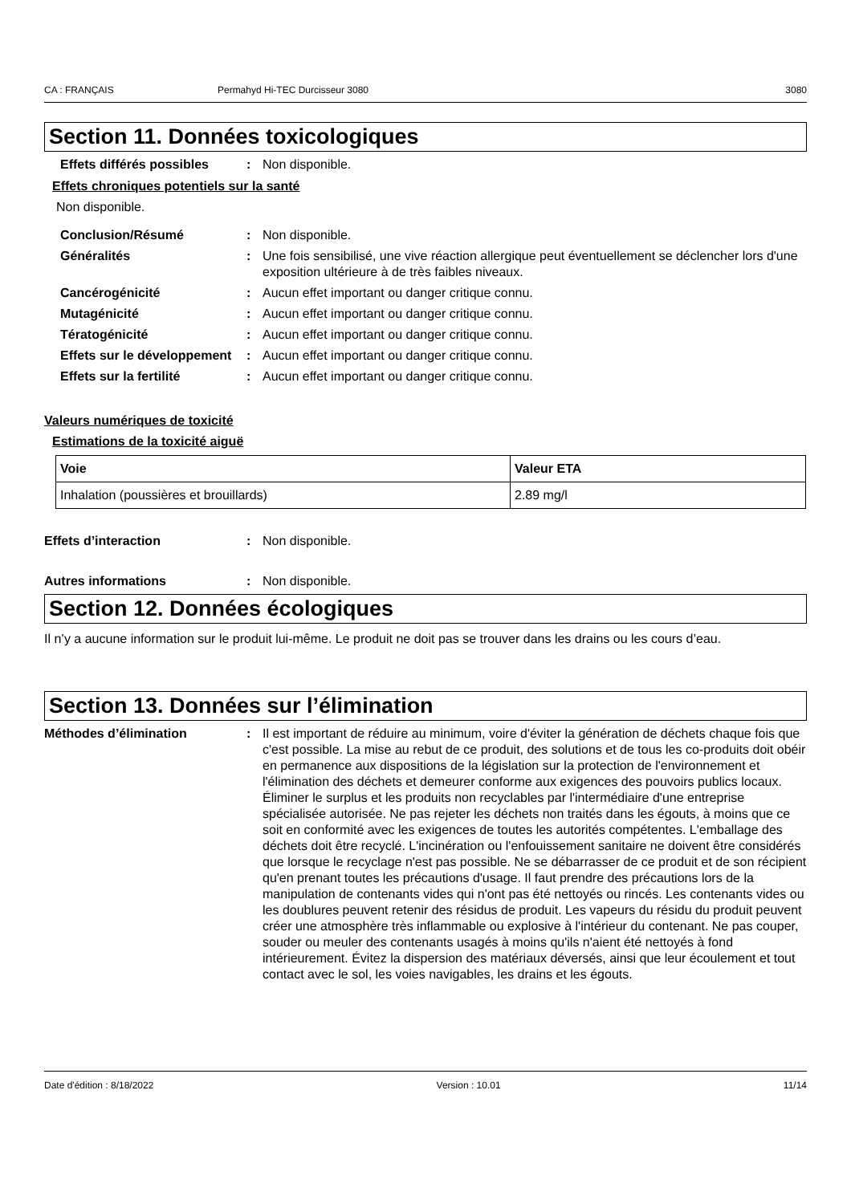CA : FRANÇAIS Permahyd Hi-TEC Durcisseur 3080 3080
Section 11. Données toxicologiques
Effets différés possibles
: Non disponible.
Effets chroniques potentiels sur la santé
Non disponible.
Conclusion/Résumé : Non disponible.
Généralités : Une fois sensibilisé, une vive réaction allergique peut éventuellement se déclencher lors d'une exposition ultérieure à de très faibles niveaux.
Cancérogénicité : Aucun effet important ou danger critique connu.
Mutagénicité : Aucun effet important ou danger critique connu.
Tératogénicité : Aucun effet important ou danger critique connu.
Effets sur le développement
: Aucun effet important ou danger critique connu.
Effets sur la fertilité : Aucun effet important ou danger critique connu.
Valeurs numériques de toxicité
Estimations de la toxicité aiguë
| Voie | Valeur ETA |
| --- | --- |
| Inhalation (poussières et brouillards) | 2.89 mg/l |
Effets d’interaction : Non disponible.
Autres informations : Non disponible.
Section 12. Données écologiques
Il n’y a aucune information sur le produit lui-même. Le produit ne doit pas se trouver dans les drains ou les cours d’eau.
Section 13. Données sur l’élimination
Méthodes d’élimination : Il est important de réduire au minimum, voire d'éviter la génération de déchets chaque fois que c'est possible. La mise au rebut de ce produit, des solutions et de tous les co-produits doit obéir en permanence aux dispositions de la législation sur la protection de l'environnement et l'élimination des déchets et demeurer conforme aux exigences des pouvoirs publics locaux. Éliminer le surplus et les produits non recyclables par l'intermédiaire d'une entreprise spécialisée autorisée. Ne pas rejeter les déchets non traités dans les égouts, à moins que ce soit en conformité avec les exigences de toutes les autorités compétentes. L'emballage des déchets doit être recyclé. L'incinération ou l'enfouissement sanitaire ne doivent être considérés que lorsque le recyclage n'est pas possible. Ne se débarrasser de ce produit et de son récipient qu'en prenant toutes les précautions d'usage. Il faut prendre des précautions lors de la manipulation de contenants vides qui n'ont pas été nettoyés ou rincés. Les contenants vides ou les doublures peuvent retenir des résidus de produit. Les vapeurs du résidu du produit peuvent créer une atmosphère très inflammable ou explosive à l'intérieur du contenant. Ne pas couper, souder ou meuler des contenants usagés à moins qu'ils n'aient été nettoyés à fond intérieurement. Évitez la dispersion des matériaux déversés, ainsi que leur écoulement et tout contact avec le sol, les voies navigables, les drains et les égouts.
Date d'édition : 8/18/2022 Version : 10.01 11/14